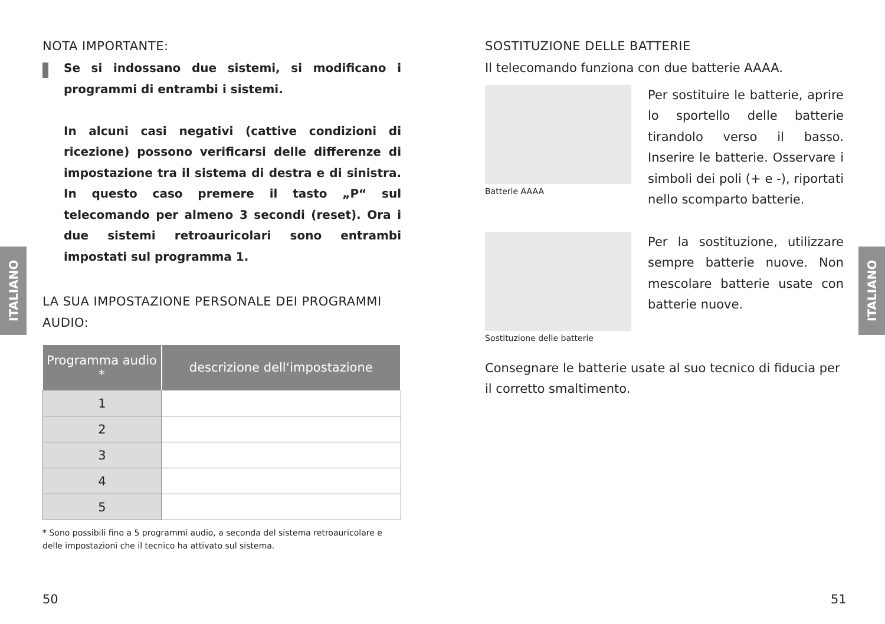NOTA IMPORTANTE:
Se si indossano due sistemi, si modificano i programmi di entrambi i sistemi.
In alcuni casi negativi (cattive condizioni di ricezione) possono verificarsi delle differenze di impostazione tra il sistema di destra e di sinistra. In questo caso premere il tasto „P“ sul telecomando per almeno 3 secondi (reset). Ora i due sistemi retroauricolari sono entrambi impostati sul programma 1.
LA SUA IMPOSTAZIONE PERSONALE DEI PROGRAMMI AUDIO:
| Programma audio * | descrizione dell‘impostazione |
| --- | --- |
| 1 | |
| 2 | |
| 3 | |
| 4 | |
| 5 | |
* Sono possibili fino a 5 programmi audio, a seconda del sistema retroauricolare e delle impostazioni che il tecnico ha attivato sul sistema.
ITALIANO
50
SOSTITUZIONE DELLE BATTERIE
Il telecomando funziona con due batterie AAAA.
Batterie AAAA
Per sostituire le batterie, aprire lo sportello delle batterie tirandolo verso il basso. Inserire le batterie. Osservare i simboli dei poli (+ e -), riportati nello scomparto batterie.
Sostituzione delle batterie
Per la sostituzione, utilizzare sempre batterie nuove. Non mescolare batterie usate con batterie nuove.
Consegnare le batterie usate al suo tecnico di fiducia per il corretto smaltimento.
ITALIANO
51